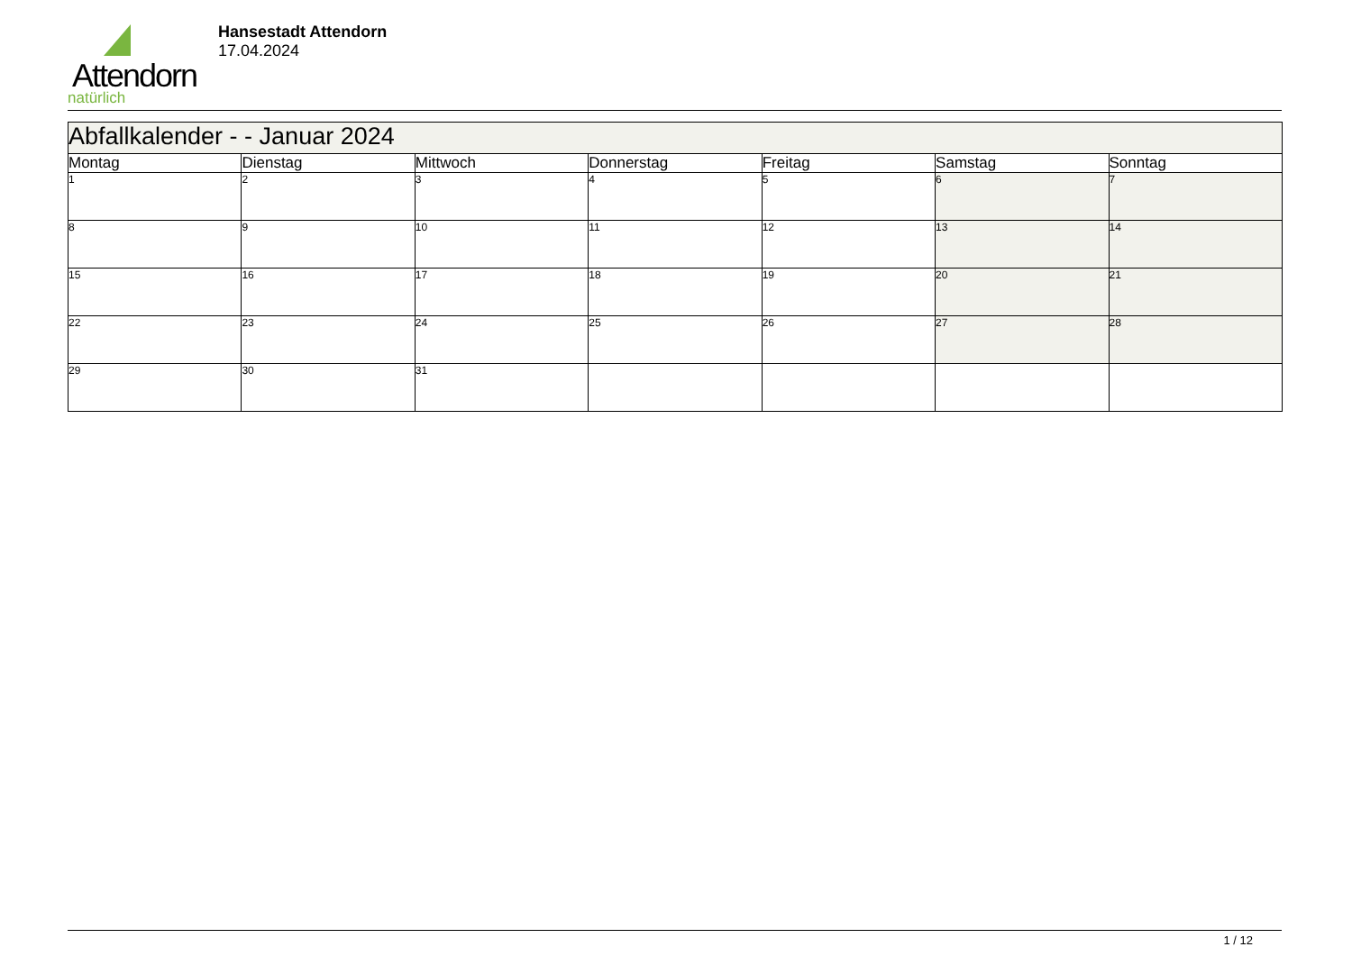Attendorn
natürlich
Hansestadt Attendorn
17.04.2024
| Abfallkalender - - Januar 2024 | | | | | | |
| --- | --- | --- | --- | --- | --- | --- |
| Montag | Dienstag | Mittwoch | Donnerstag | Freitag | Samstag | Sonntag |
| 1 | 2 | 3 | 4 | 5 | 6 | 7 |
| 8 | 9 | 10 | 11 | 12 | 13 | 14 |
| 15 | 16 | 17 | 18 | 19 | 20 | 21 |
| 22 | 23 | 24 | 25 | 26 | 27 | 28 |
| 29 | 30 | 31 | | | | |
1 / 12